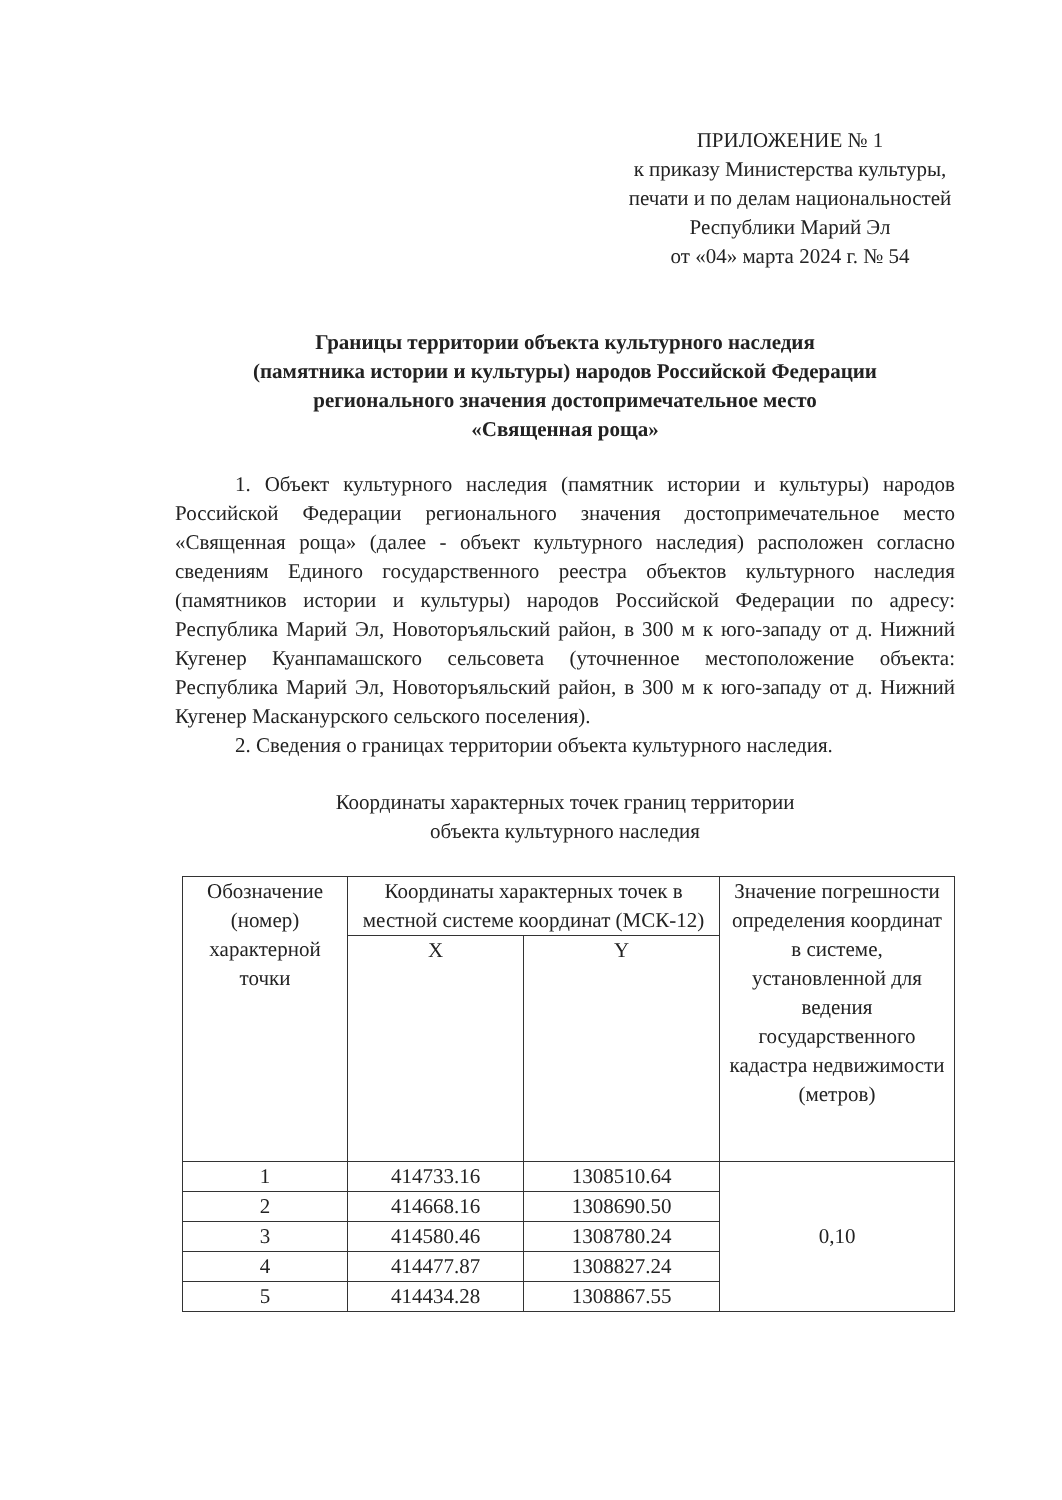ПРИЛОЖЕНИЕ № 1
к приказу Министерства культуры,
печати и по делам национальностей
Республики Марий Эл
от «04» марта 2024 г. № 54
Границы территории объекта культурного наследия
(памятника истории и культуры) народов Российской Федерации
регионального значения достопримечательное место
«Священная роща»
1. Объект культурного наследия (памятник истории и культуры) народов Российской Федерации регионального значения достопримечательное место «Священная роща» (далее - объект культурного наследия) расположен согласно сведениям Единого государственного реестра объектов культурного наследия (памятников истории и культуры) народов Российской Федерации по адресу: Республика Марий Эл, Новоторъяльский район, в 300 м к юго-западу от д. Нижний Кугенер Куанпамашского сельсовета (уточненное местоположение объекта: Республика Марий Эл, Новоторъяльский район, в 300 м к юго-западу от д. Нижний Кугенер Масканурского сельского поселения).
2. Сведения о границах территории объекта культурного наследия.
Координаты характерных точек границ территории
объекта культурного наследия
| Обозначение (номер) характерной точки | Координаты характерных точек в местной системе координат (МСК-12) | | Значение погрешности определения координат в системе, установленной для ведения государственного кадастра недвижимости (метров) |
| --- | --- | --- | --- |
| | X | Y | |
| 1 | 414733.16 | 1308510.64 | 0,10 |
| 2 | 414668.16 | 1308690.50 | |
| 3 | 414580.46 | 1308780.24 | |
| 4 | 414477.87 | 1308827.24 | |
| 5 | 414434.28 | 1308867.55 | |